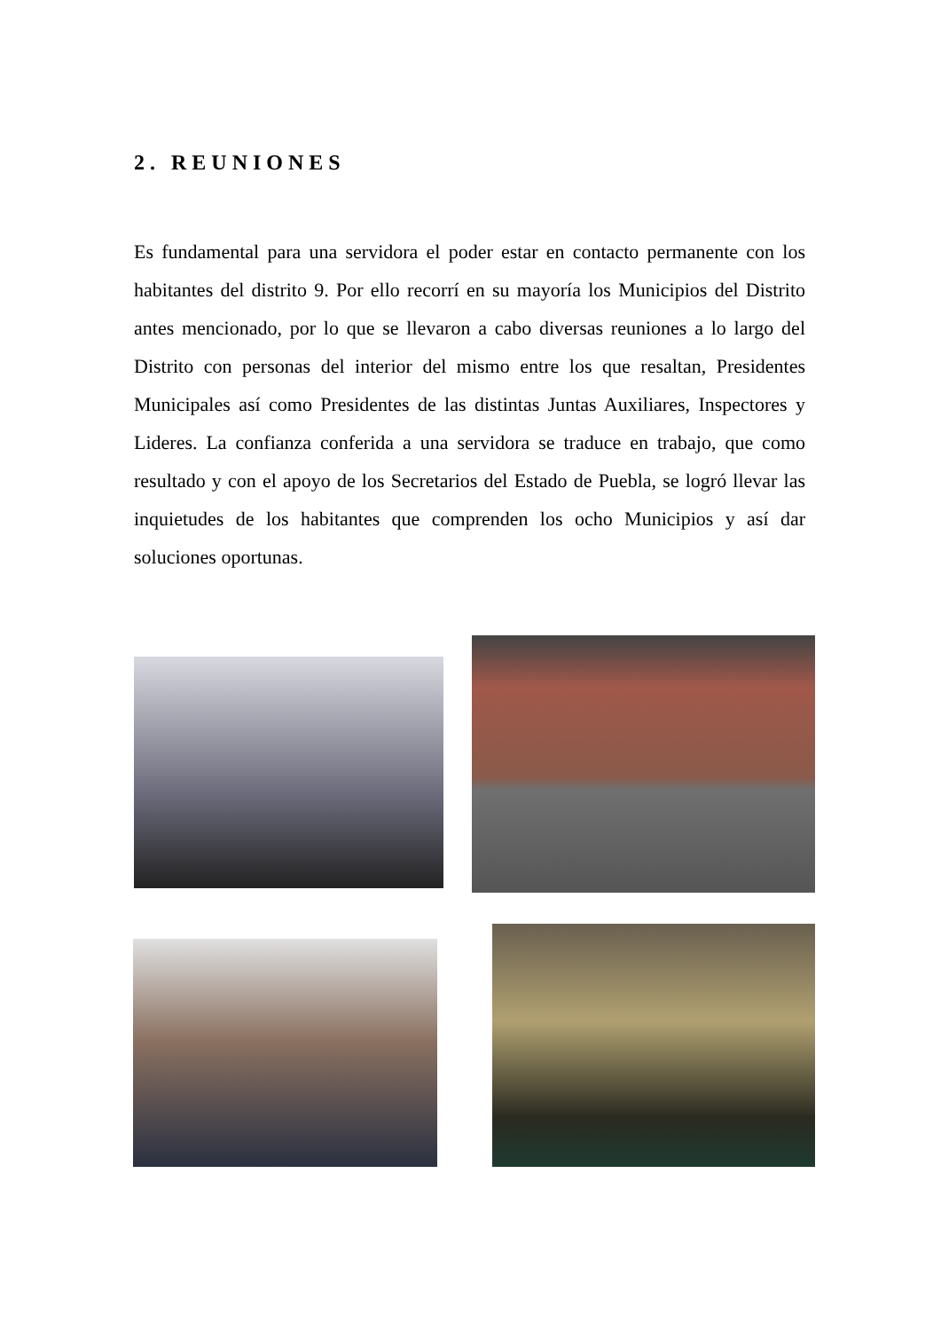2. REUNIONES
Es fundamental para una servidora el poder estar en contacto permanente con los habitantes del distrito 9. Por ello recorrí en su mayoría los Municipios del Distrito antes mencionado, por lo que se llevaron a cabo diversas reuniones a lo largo del Distrito con personas del interior del mismo entre los que resaltan, Presidentes Municipales así como Presidentes de las distintas Juntas Auxiliares, Inspectores y Lideres. La confianza conferida a una servidora se traduce en trabajo, que como resultado y con el apoyo de los Secretarios del Estado de Puebla, se logró llevar las inquietudes de los habitantes que comprenden los ocho Municipios y así dar soluciones oportunas.